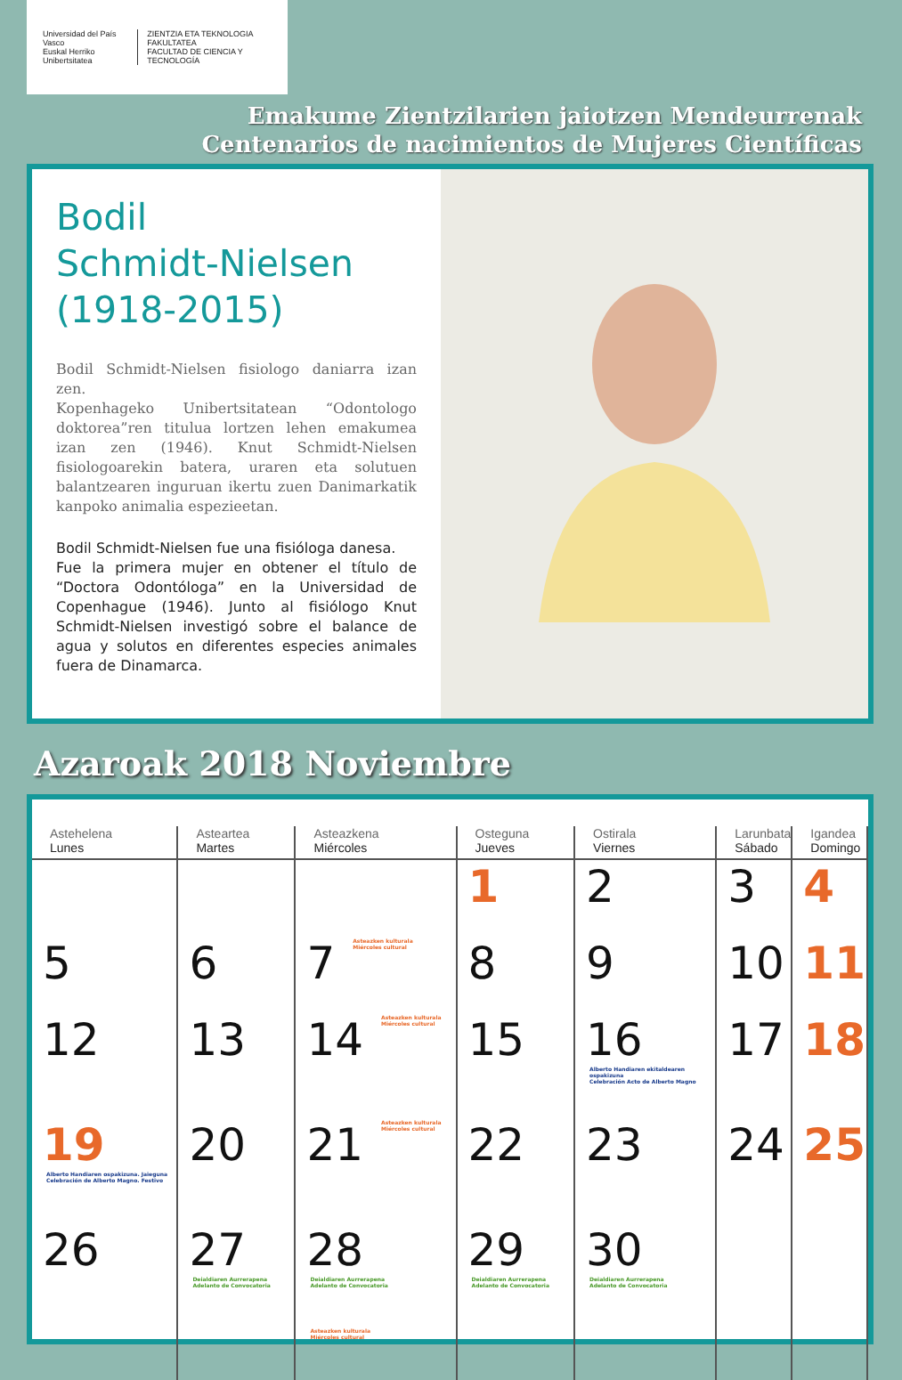Universidad del País Vasco
Euskal Herriko Unibertsitatea
ZIENTZIA ETA TEKNOLOGIA FAKULTATEA
FACULTAD DE CIENCIA Y TECNOLOGÍA
Emakume Zientzilarien jaiotzen Mendeurrenak
Centenarios de nacimientos de Mujeres Científicas
Bodil
Schmidt-Nielsen
(1918-2015)
Bodil Schmidt-Nielsen fisiologo daniarra izan zen.
Kopenhageko Unibertsitatean “Odontologo doktorea”ren titulua lortzen lehen emakumea izan zen (1946). Knut Schmidt-Nielsen fisiologoarekin batera, uraren eta solutuen balantzearen inguruan ikertu zuen Danimarkatik kanpoko animalia espezieetan.
Bodil Schmidt-Nielsen fue una fisióloga danesa.
Fue la primera mujer en obtener el título de “Doctora Odontóloga” en la Universidad de Copenhague (1946). Junto al fisiólogo Knut Schmidt-Nielsen investigó sobre el balance de agua y solutos en diferentes especies animales fuera de Dinamarca.
Azaroak 2018 Noviembre
| Astehelena Lunes | Asteartea Martes | Asteazkena Miércoles | Osteguna Jueves | Ostirala Viernes | Larunbata Sábado | Igandea Domingo |
| --- | --- | --- | --- | --- | --- | --- |
| | | | 1 | 2 | 3 | 4 |
| 5 | 6 | 7 Asteazken kulturala Miércoles cultural | 8 | 9 | 10 | 11 |
| 12 | 13 | 14 Asteazken kulturala Miércoles cultural | 15 | 16 Alberto Handiaren ekitaldearen ospakizuna Celebración Acto de Alberto Magno | 17 | 18 |
| 19 Alberto Handiaren ospakizuna. Jaieguna Celebración de Alberto Magno. Festivo | 20 | 21 Asteazken kulturala Miércoles cultural | 22 | 23 | 24 | 25 |
| 26 | 27 Deialdiaren Aurrerapena Adelanto de Convocatoria | 28 Deialdiaren Aurrerapena Adelanto de Convocatoria Asteazken kulturala Miércoles cultural | 29 Deialdiaren Aurrerapena Adelanto de Convocatoria | 30 Deialdiaren Aurrerapena Adelanto de Convocatoria | | |